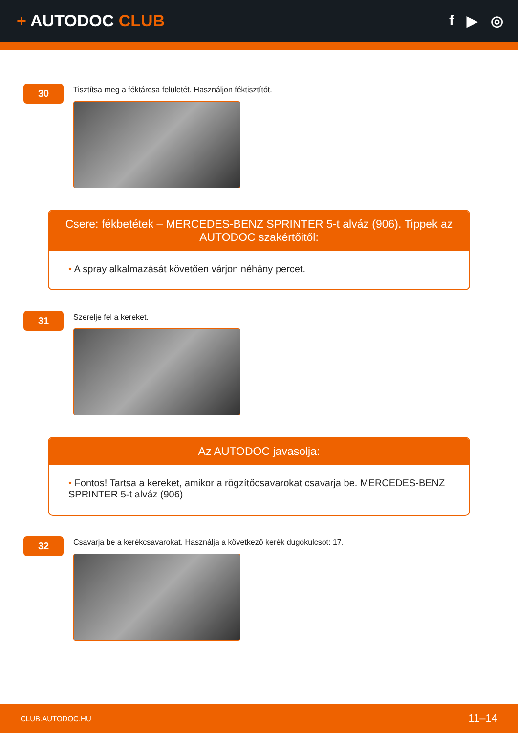+ AUTODOC CLUB f ▶ ◎
30
Tisztítsa meg a féktárcsa felületét. Használjon féktisztítót.
Csere: fékbetétek – MERCEDES-BENZ SPRINTER 5-t alváz (906). Tippek az AUTODOC szakértőitől:
• A spray alkalmazását követően várjon néhány percet.
31
Szerelje fel a kereket.
Az AUTODOC javasolja:
• Fontos! Tartsa a kereket, amikor a rögzítőcsavarokat csavarja be. MERCEDES-BENZ SPRINTER 5-t alváz (906)
32
Csavarja be a kerékcsavarokat. Használja a következő kerék dugókulcsot: 17.
CLUB.AUTODOC.HU 11–14